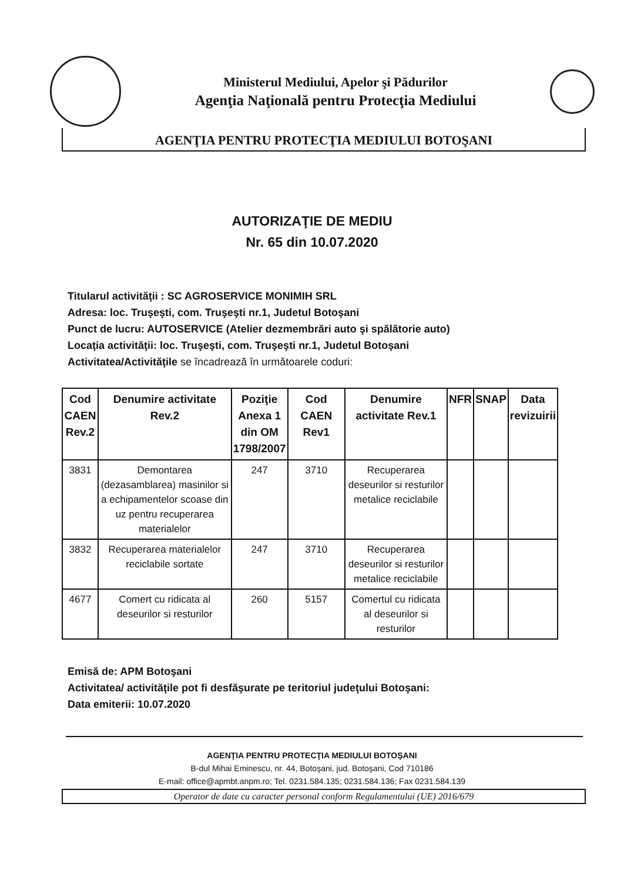Ministerul Mediului, Apelor şi Pădurilor
Agenţia Naţională pentru Protecţia Mediului
AGENŢIA PENTRU PROTECŢIA MEDIULUI BOTOŞANI
AUTORIZAŢIE DE MEDIU
Nr. 65 din 10.07.2020
Titularul activităţii : SC AGROSERVICE MONIMIH SRL
Adresa: loc. Truşeşti, com. Truşeşti nr.1, Judetul Botoşani
Punct de lucru: AUTOSERVICE (Atelier dezmembrări auto şi spălătorie auto)
Locaţia activităţii: loc. Truşeşti, com. Truşeşti nr.1, Judetul Botoşani
Activitatea/Activităţile se încadrează în următoarele coduri:
| Cod CAEN Rev.2 | Denumire activitate Rev.2 | Poziţie Anexa 1 din OM 1798/2007 | Cod CAEN Rev1 | Denumire activitate Rev.1 | NFR | SNAP | Data revizuirii |
| --- | --- | --- | --- | --- | --- | --- | --- |
| 3831 | Demontarea (dezasamblarea) masinilor si a echipamentelor scoase din uz pentru recuperarea materialelor | 247 | 3710 | Recuperarea deseurilor si resturilor metalice reciclabile | | | |
| 3832 | Recuperarea materialelor reciclabile sortate | 247 | 3710 | Recuperarea deseurilor si resturilor metalice reciclabile | | | |
| 4677 | Comert cu ridicata al deseurilor si resturilor | 260 | 5157 | Comertul cu ridicata al deseurilor si resturilor | | | |
Emisă de: APM Botoşani
Activitatea/ activităţile pot fi desfăşurate pe teritoriul judeţului Botoşani:
Data emiterii: 10.07.2020
AGENŢIA PENTRU PROTECŢIA MEDIULUI BOTOŞANI
B-dul Mihai Eminescu, nr. 44, Botoşani, jud. Botoşani, Cod 710186
E-mail: office@apmbt.anpm.ro; Tel. 0231.584.135; 0231.584.136; Fax 0231.584.139
Operator de date cu caracter personal conform Regulamentului (UE) 2016/679